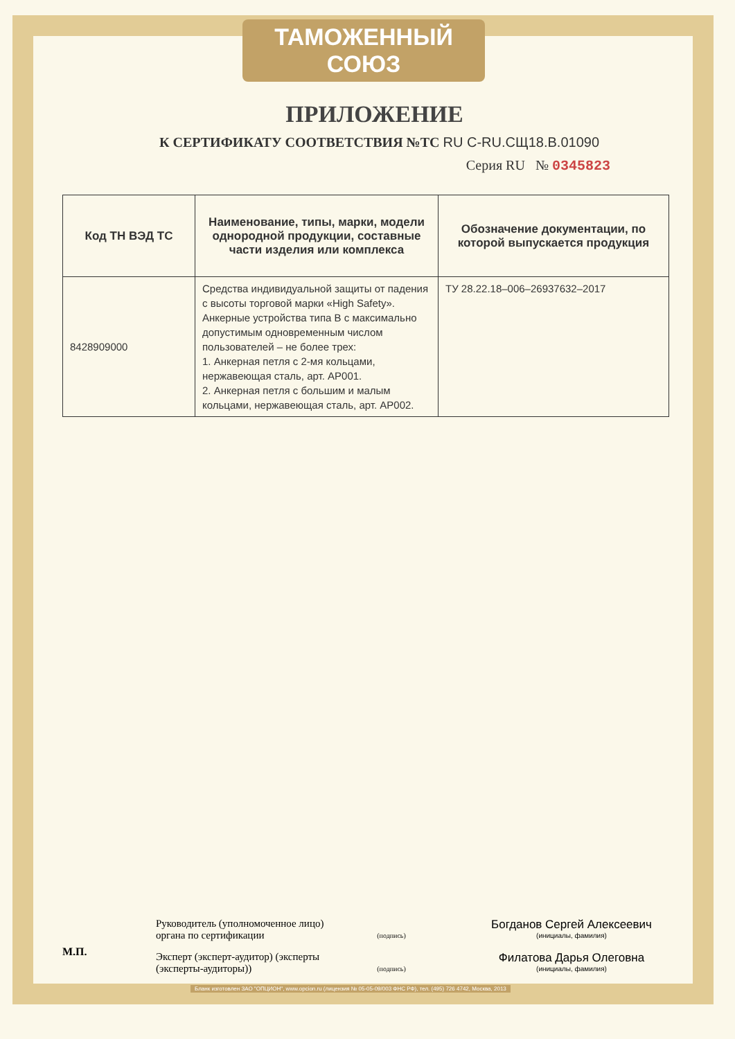ТАМОЖЕННЫЙ СОЮЗ
ПРИЛОЖЕНИЕ
К СЕРТИФИКАТУ СООТВЕТСТВИЯ №ТС RU C-RU.СЩ18.В.01090
Серия RU № 0345823
| Код ТН ВЭД ТС | Наименование, типы, марки, модели однородной продукции, составные части изделия или комплекса | Обозначение документации, по которой выпускается продукция |
| --- | --- | --- |
| 8428909000 | Средства индивидуальной защиты от падения с высоты торговой марки «High Safety». Анкерные устройства типа В с максимально допустимым одновременным числом пользователей – не более трех: 1. Анкерная петля с 2-мя кольцами, нержавеющая сталь, арт. AP001. 2. Анкерная петля с большим и малым кольцами, нержавеющая сталь, арт. AP002. | ТУ 28.22.18–006–26937632–2017 |
М.П.
Руководитель (уполномоченное лицо) органа по сертификации
(подпись)
Богданов Сергей Алексеевич
(инициалы, фамилия)
Эксперт (эксперт-аудитор) (эксперты (эксперты-аудиторы))
(подпись)
Филатова Дарья Олеговна
(инициалы, фамилия)
Бланк изготовлен ЗАО "ОПЦИОН", www.opcion.ru (лицензия № 05-05-09/003 ФНС РФ), тел. (495) 726 4742, Москва, 2013